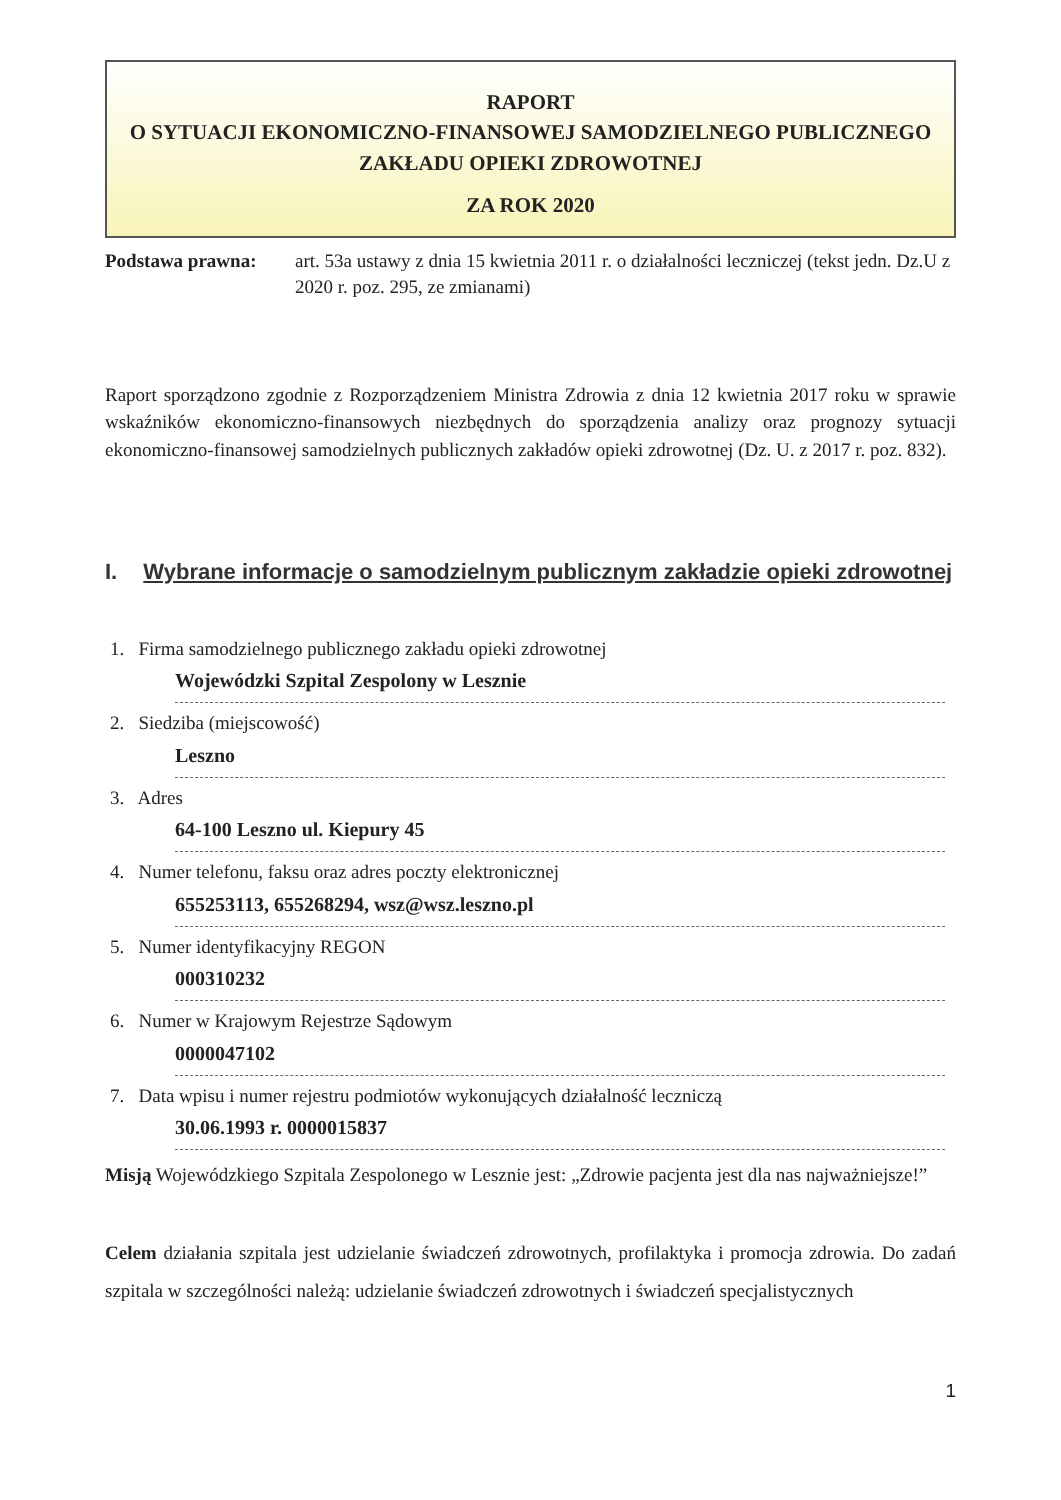RAPORT
O SYTUACJI EKONOMICZNO-FINANSOWEJ SAMODZIELNEGO PUBLICZNEGO ZAKŁADU OPIEKI ZDROWOTNEJ
ZA ROK 2020
Podstawa prawna: art. 53a ustawy z dnia 15 kwietnia 2011 r. o działalności leczniczej (tekst jedn. Dz.U z 2020 r. poz. 295, ze zmianami)
Raport sporządzono zgodnie z Rozporządzeniem Ministra Zdrowia z dnia 12 kwietnia 2017 roku w sprawie wskaźników ekonomiczno-finansowych niezbędnych do sporządzenia analizy oraz prognozy sytuacji ekonomiczno-finansowej samodzielnych publicznych zakładów opieki zdrowotnej (Dz. U. z 2017 r. poz. 832).
I. Wybrane informacje o samodzielnym publicznym zakładzie opieki zdrowotnej
1. Firma samodzielnego publicznego zakładu opieki zdrowotnej
Wojewódzki Szpital Zespolony w Lesznie
2. Siedziba (miejscowość)
Leszno
3. Adres
64-100 Leszno ul. Kiepury 45
4. Numer telefonu, faksu oraz adres poczty elektronicznej
655253113, 655268294, wsz@wsz.leszno.pl
5. Numer identyfikacyjny REGON
000310232
6. Numer w Krajowym Rejestrze Sądowym
0000047102
7. Data wpisu i numer rejestru podmiotów wykonujących działalność leczniczą
30.06.1993 r. 0000015837
Misją Wojewódzkiego Szpitala Zespolonego w Lesznie jest: „Zdrowie pacjenta jest dla nas najważniejsze!”
Celem działania szpitala jest udzielanie świadczeń zdrowotnych, profilaktyka i promocja zdrowia. Do zadań szpitala w szczególności należą: udzielanie świadczeń zdrowotnych i świadczeń specjalistycznych
1